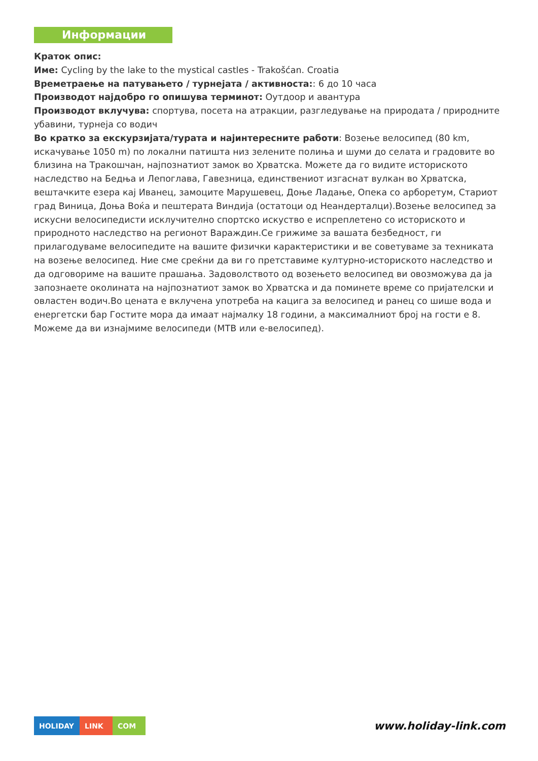Информации
Краток опис:
Име: Cycling by the lake to the mystical castles - Trakošćan. Croatia
Времетраење на патувањето / турнејата / активноста:: 6 до 10 часа
Производот најдобро го опишува терминот: Оутдоор и авантура
Производот вклучува: спортува, посета на атракции, разгледување на природата / природните убавини, турнеја со водич
Во кратко за екскурзијата/турата и најинтересните работи: Возење велосипед (80 km, искачување 1050 m) по локални патишта низ зелените полиња и шуми до селата и градовите во близина на Тракошчан, најпознатиот замок во Хрватска. Можете да го видите историското наследство на Бедња и Лепоглава, Гавезница, единствениот изгаснат вулкан во Хрватска, вештачките езера кај Иванец, замоците Марушевец, Доње Ладање, Опека со арборетум, Стариот град Виница, Доња Воќа и пештерата Виндија (остатоци од Неандерталци).Возење велосипед за искусни велосипедисти исклучително спортско искуство е испреплетено со историското и природното наследство на регионот Вараждин.Се грижиме за вашата безбедност, ги прилагодуваме велосипедите на вашите физички карактеристики и ве советуваме за техниката на возење велосипед. Ние сме среќни да ви го претставиме културно-историското наследство и да одговориме на вашите прашања. Задоволството од возењето велосипед ви овозможува да ја запознаете околината на најпознатиот замок во Хрватска и да поминете време со пријателски и овластен водич.Во цената е вклучена употреба на кацига за велосипед и ранец со шише вода и енергетски бар Гостите мора да имаат најмалку 18 години, а максималниот број на гости е 8. Можеме да ви изнајмиме велосипеди (MTB или е-велосипед).
HOLIDAY LINK COM
www.holiday-link.com